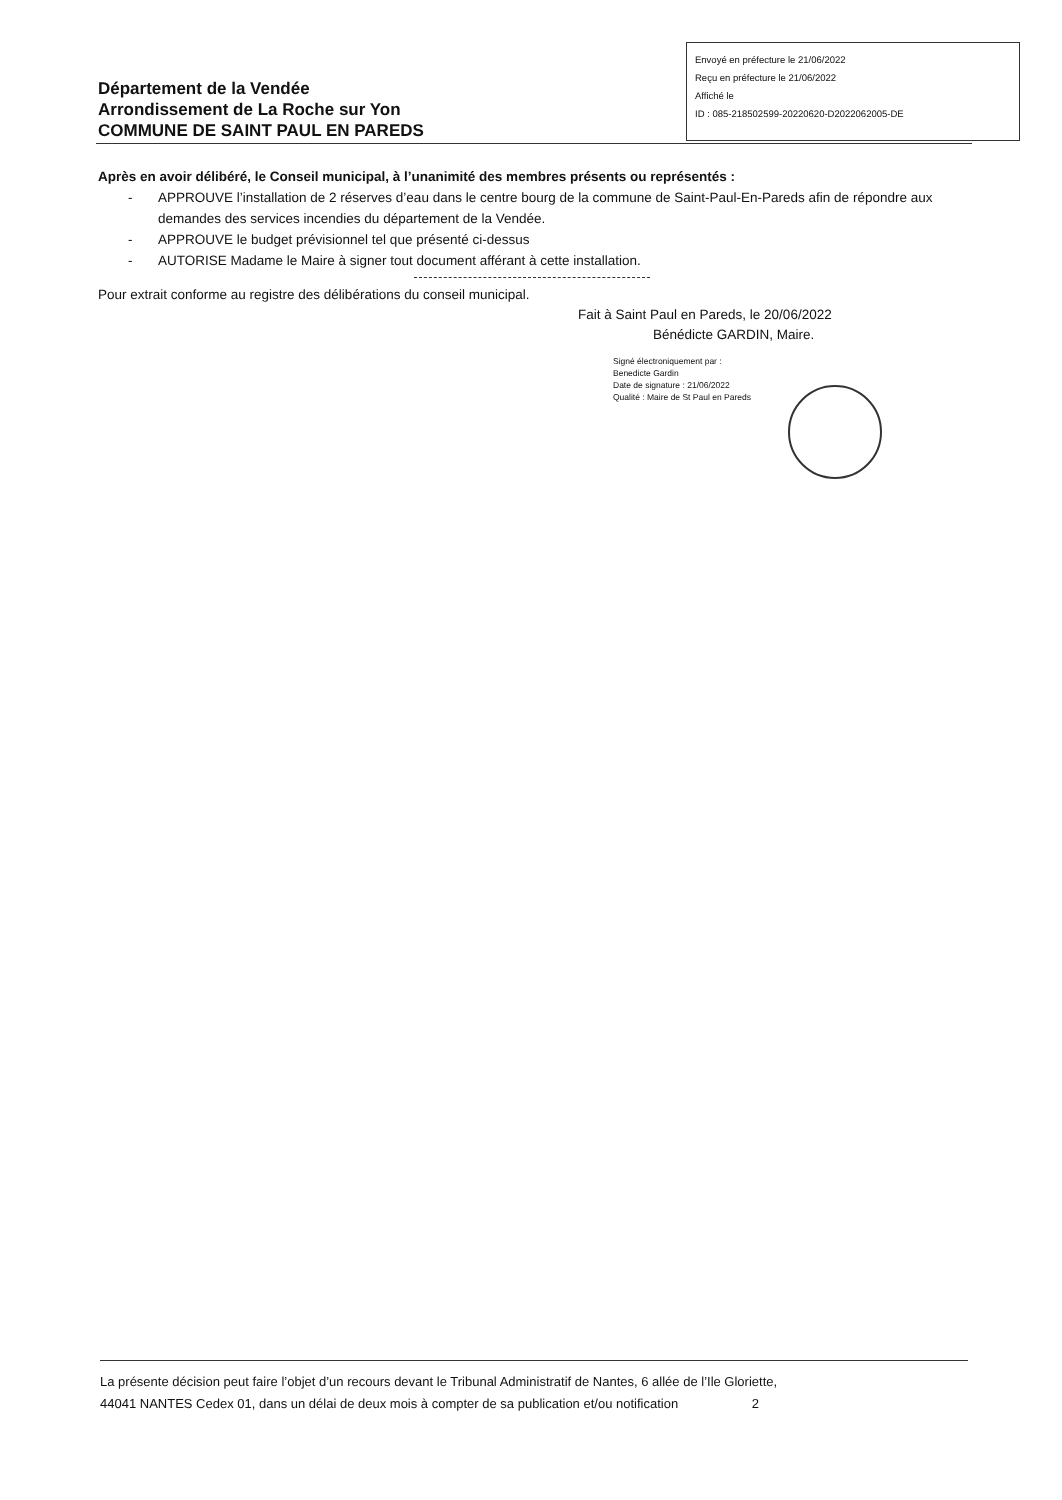Département de la Vendée
Arrondissement de La Roche sur Yon
COMMUNE DE SAINT PAUL EN PAREDS
Envoyé en préfecture le 21/06/2022
Reçu en préfecture le 21/06/2022
Affiché le
ID : 085-218502599-20220620-D2022062005-DE
Après en avoir délibéré, le Conseil municipal, à l’unanimité des membres présents ou représentés :
- APPROUVE l’installation de 2 réserves d’eau dans le centre bourg de la commune de Saint-Paul-En-Pareds afin de répondre aux demandes des services incendies du département de la Vendée.
- APPROUVE le budget prévisionnel tel que présenté ci-dessus
- AUTORISE Madame le Maire à signer tout document afférant à cette installation.
Pour extrait conforme au registre des délibérations du conseil municipal.
Fait à Saint Paul en Pareds, le 20/06/2022
Bénédicte GARDIN, Maire.
Signé électroniquement par :
Benedicte Gardin
Date de signature : 21/06/2022
Qualité : Maire de St Paul en Pareds
La présente décision peut faire l’objet d’un recours devant le Tribunal Administratif de Nantes, 6 allée de l’Ile Gloriette,
44041 NANTES Cedex 01, dans un délai de deux mois à compter de sa publication et/ou notification 2